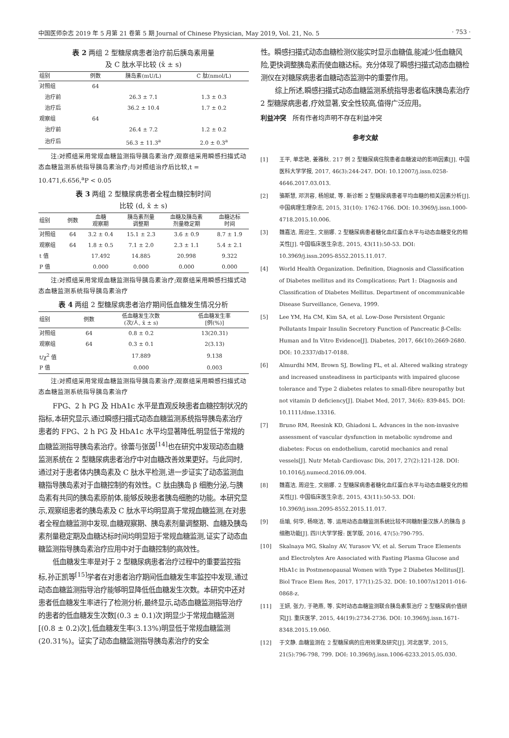中国医师杂志 2019 年 5 月第 21 卷第 5 期 Journal of Chinese Physician, May 2019, Vol. 21, No. 5 · 753 ·
表 2 两组 2 型糖尿病患者治疗前后胰岛素用量
及 C 肽水平比较 (x̄ ± s)
| 组别 | 例数 | 胰岛素(mU/L) | C 肽(nmol/L) |
| --- | --- | --- | --- |
| 对照组 | 64 | | |
| 治疗前 | | 26.3 ± 7.1 | 1.3 ± 0.3 |
| 治疗后 | | 36.2 ± 10.4 | 1.7 ± 0.2 |
| 观察组 | 64 | | |
| 治疗前 | | 26.4 ± 7.2 | 1.2 ± 0.2 |
| 治疗后 | | 56.3 ± 11.3<sup>a</sup> | 2.0 ± 0.3<sup>a</sup> |
注:对照组采用常规血糖监测指导胰岛素治疗;观察组采用瞬感扫描式动态血糖监测系统指导胰岛素治疗;与对照组治疗后比较,t = 10.471,6.656,<sup>a</sup>P < 0.05
表 3 两组 2 型糖尿病患者全程血糖控制时间
比较 (d, x̄ ± s)
| 组别 | 例数 | 血糖 观察期 | 胰岛素剂量 调整期 | 血糖及胰岛素 剂量稳定期 | 血糖达标 时间 |
| --- | --- | --- | --- | --- | --- |
| 对照组 | 64 | 3.2 ± 0.4 | 15.1 ± 2.3 | 3.6 ± 0.9 | 8.7 ± 1.9 |
| 观察组 | 64 | 1.8 ± 0.5 | 7.1 ± 2.0 | 2.3 ± 1.1 | 5.4 ± 2.1 |
| t 值 | | 17.492 | 14.885 | 20.998 | 9.322 |
| P 值 | | 0.000 | 0.000 | 0.000 | 0.000 |
注:对照组采用常规血糖监测指导胰岛素治疗;观察组采用瞬感扫描式动态血糖监测系统指导胰岛素治疗
表 4 两组 2 型糖尿病患者治疗期间低血糖发生情况分析
| 组别 | 例数 | 低血糖发生次数 (次/人, x̄ ± s) | 低血糖发生率 [例(%)] |
| --- | --- | --- | --- |
| 对照组 | 64 | 0.8 ± 0.2 | 13(20.31) |
| 观察组 | 64 | 0.3 ± 0.1 | 2(3.13) |
| t/χ<sup>2</sup> 值 | | 17.889 | 9.138 |
| P 值 | | 0.000 | 0.003 |
注:对照组采用常规血糖监测指导胰岛素治疗;观察组采用瞬感扫描式动态血糖监测系统指导胰岛素治疗
FPG、2 h PG 及 HbA1c 水平是直观反映患者血糖控制状况的指标,本研究显示,通过瞬感扫描式动态血糖监测系统指导胰岛素治疗患者的 FPG、2 h PG 及 HbA1c 水平均显著降低,明显低于常规的血糖监测指导胰岛素治疗。徐蕾与张茵<sup>[14]</sup>也在研究中发现动态血糖监测系统在 2 型糖尿病患者治疗中对血糖改善效果更好。与此同时,通过对于患者体内胰岛素及 C 肽水平检测,进一步证实了动态监测血糖指导胰岛素对于血糖控制的有效性。C 肽由胰岛 β 细胞分泌,与胰岛素有共同的胰岛素原前体,能够反映患者胰岛细胞的功能。本研究显示,观察组患者的胰岛素及 C 肽水平均明显高于常规血糖监测,在对患者全程血糖监测中发现,血糖观察期、胰岛素剂量调整期、血糖及胰岛素剂量稳定期及血糖达标时间均明显短于常规血糖监测,证实了动态血糖监测指导胰岛素治疗应用中对于血糖控制的高效性。
低血糖发生率是对于 2 型糖尿病患者治疗过程中的重要监控指标,孙正凯等<sup>[15]</sup>学者在对患者治疗期间低血糖发生率监控中发现,通过动态血糖监测指导治疗能够明显降低低血糖发生次数。本研究中还对患者低血糖发生率进行了检测分析,最终显示,动态血糖监测指导治疗的患者的低血糖发生次数[(0.3 ± 0.1)次]明显少于常规血糖监测[(0.8 ± 0.2)次],低血糖发生率(3.13%)明显低于常规血糖监测(20.31%)。证实了动态血糖监测指导胰岛素治疗的安全
性。瞬感扫描式动态血糖检测仪能实时显示血糖值,能减少低血糖风险,更快调整胰岛素而使血糖达标。充分体现了瞬感扫描式动态血糖检测仪在对糖尿病患者血糖动态监测中的重要作用。
综上所述,瞬感扫描式动态血糖监测系统指导患者临床胰岛素治疗 2 型糖尿病患者,疗效显著,安全性较高,值得广泛应用。
利益冲突　所有作者均声明不存在利益冲突
参考文献
[1] 王平, 单忠艳, 姜雅秋. 217 例 2 型糖尿病住院患者血糖波动的影响因素[J]. 中国医科大学学报, 2017, 46(3):244-247. DOI: 10.12007/j.issn.0258-4646.2017.03.013.
[2] 骆斯慧, 邓洪容, 杨旭斌, 等. 新诊断 2 型糖尿病患者平均血糖的相关因素分析[J]. 中国病理生理杂志, 2015, 31(10): 1762-1766. DOI: 10.3969/j.issn.1000-4718.2015.10.006.
[3] 魏嘉洁, 周迎生, 文丽娜. 2 型糖尿病患者糖化血红蛋白水平与动态血糖变化的相关性[J]. 中国临床医生杂志, 2015, 43(11):50-53. DOI: 10.3969/j.issn.2095-8552.2015.11.017.
[4] World Health Organization. Definition, Diagnosis and Classification of Diabetes mellitus and its Complications; Part 1: Diagnosis and Classification of Diabetes Mellitus. Department of oncommunicable Disease Surveillance, Geneva, 1999.
[5] Lee YM, Ha CM, Kim SA, et al. Low-Dose Persistent Organic Pollutants Impair Insulin Secretory Function of Pancreatic β-Cells: Human and In Vitro Evidence[J]. Diabetes, 2017, 66(10):2669-2680. DOI: 10.2337/db17-0188.
[6] Almurdhi MM, Brown SJ, Bowling FL, et al. Altered walking strategy and increased unsteadiness in participants with impaired glucose tolerance and Type 2 diabetes relates to small-fibre neuropathy but not vitamin D deficiency[J]. Diabet Med, 2017, 34(6): 839-845. DOI: 10.1111/dme.13316.
[7] Bruno RM, Reesink KD, Ghiadoni L. Advances in the non-invasive assessment of vascular dysfunction in metabolic syndrome and diabetes: Focus on endothelium, carotid mechanics and renal vessels[J]. Nutr Metab Cardiovasc Dis, 2017, 27(2):121-128. DOI: 10.1016/j.numecd.2016.09.004.
[8] 魏嘉洁, 周迎生, 文丽娜. 2 型糖尿病患者糖化血红蛋白水平与动态血糖变化的相关性[J]. 中国临床医生杂志, 2015, 43(11):50-53. DOI: 10.3969/j.issn.2095-8552.2015.11.017.
[9] 岳瑜, 何华, 杨晓洁, 等. 运用动态血糖监测系统比较不同糖耐量汉族人的胰岛 β 细胞功能[J]. 四川大学学报: 医学版, 2016, 47(5):790-795.
[10] Skalnaya MG, Skalny AV, Yurasov VV, et al. Serum Trace Elements and Electrolytes Are Associated with Fasting Plasma Glucose and HbA1c in Postmenopausal Women with Type 2 Diabetes Mellitus[J]. Biol Trace Elem Res, 2017, 177(1):25-32. DOI: 10.1007/s12011-016-0868-z.
[11] 王妍, 张力, 于艳燕, 等. 实时动态血糖监测联合胰岛素泵治疗 2 型糖尿病价值研究[J]. 重庆医学, 2015, 44(19):2734-2736. DOI: 10.3969/j.issn.1671-8348.2015.19.060.
[12] 于文静. 血糖监测在 2 型糖尿病的应用效果及研究[J]. 河北医学, 2015, 21(5):796-798, 799. DOI: 10.3969/j.issn.1006-6233.2015.05.030.